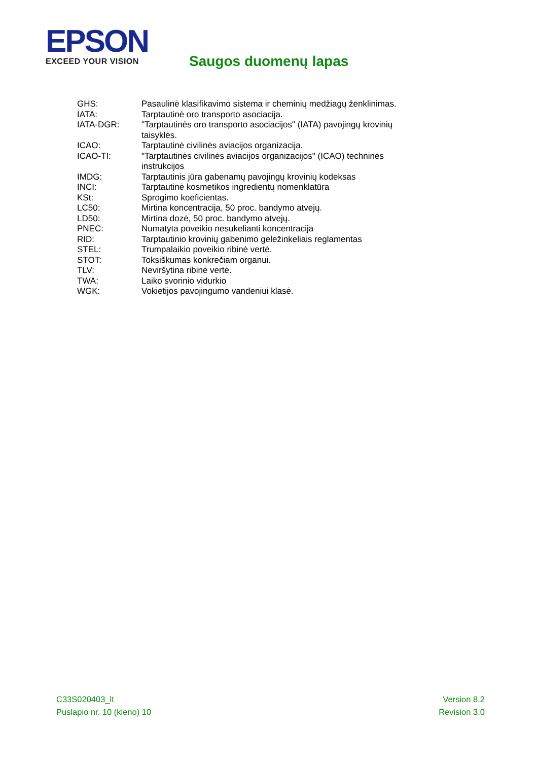EPSON
EXCEED YOUR VISION
Saugos duomenų lapas
| GHS: | Pasaulinė klasifikavimo sistema ir cheminių medžiagų ženklinimas. |
| IATA: | Tarptautinė oro transporto asociacija. |
| IATA-DGR: | "Tarptautinės oro transporto asociacijos" (IATA) pavojingų krovinių taisyklės. |
| ICAO: | Tarptautinė civilinės aviacijos organizacija. |
| ICAO-TI: | "Tarptautinės civilinės aviacijos organizacijos" (ICAO) techninės instrukcijos |
| IMDG: | Tarptautinis jūra gabenamų pavojingų krovinių kodeksas |
| INCI: | Tarptautinė kosmetikos ingredientų nomenklatūra |
| KSt: | Sprogimo koeficientas. |
| LC50: | Mirtina koncentracija, 50 proc. bandymo atvejų. |
| LD50: | Mirtina dozė, 50 proc. bandymo atvejų. |
| PNEC: | Numatyta poveikio nesukelianti koncentracija |
| RID: | Tarptautinio krovinių gabenimo geležinkeliais reglamentas |
| STEL: | Trumpalaikio poveikio ribinė vertė. |
| STOT: | Toksiškumas konkrečiam organui. |
| TLV: | Neviršytina ribinė vertė. |
| TWA: | Laiko svorinio vidurkio |
| WGK: | Vokietijos pavojingumo vandeniui klasė. |
C33S020403_lt
Puslapio nr. 10 (kieno) 10
Version 8.2
Revision 3.0